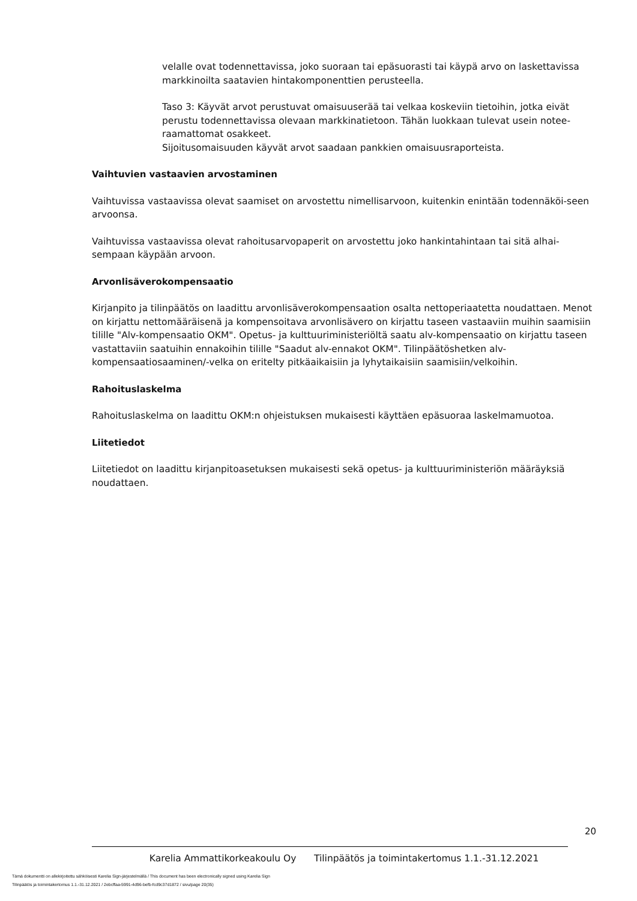velalle ovat todennettavissa, joko suoraan tai epäsuorasti tai käypä arvo on laskettavissa markkinoilta saatavien hintakomponenttien perusteella.
Taso 3: Käyvät arvot perustuvat omaisuuserää tai velkaa koskeviin tietoihin, jotka eivät perustu todennettavissa olevaan markkinatietoon. Tähän luokkaan tulevat usein notee-raamattomat osakkeet.
Sijoitusomaisuuden käyvät arvot saadaan pankkien omaisuusraporteista.
Vaihtuvien vastaavien arvostaminen
Vaihtuvissa vastaavissa olevat saamiset on arvostettu nimellisarvoon, kuitenkin enintään todennäköi-seen arvoonsa.
Vaihtuvissa vastaavissa olevat rahoitusarvopaperit on arvostettu joko hankintahintaan tai sitä alhai-sempaan käypään arvoon.
Arvonlisäverokompensaatio
Kirjanpito ja tilinpäätös on laadittu arvonlisäverokompensaation osalta nettoperiaatetta noudattaen. Menot on kirjattu nettomääräisenä ja kompensoitava arvonlisävero on kirjattu taseen vastaaviin muihin saamisiin tilille "Alv-kompensaatio OKM". Opetus- ja kulttuuriministeriöltä saatu alv-kompensaatio on kirjattu taseen vastattaviin saatuihin ennakoihin tilille "Saadut alv-ennakot OKM". Tilinpäätöshetken alv-kompensaatiosaaminen/-velka on eritelty pitkäaikaisiin ja lyhytaikaisiin saamisiin/velkoihin.
Rahoituslaskelma
Rahoituslaskelma on laadittu OKM:n ohjeistuksen mukaisesti käyttäen epäsuoraa laskelmamuotoa.
Liitetiedot
Liitetiedot on laadittu kirjanpitoasetuksen mukaisesti sekä opetus- ja kulttuuriministeriön määräyksiä noudattaen.
20
Karelia Ammattikorkeakoulu Oy Tilinpäätös ja toimintakertomus 1.1.-31.12.2021
Tämä dokumentti on allekirjoitettu sähköisesti Karelia Sign-järjestelmällä / This document has been electronically signed using Karelia Sign
Tilinpäätös ja toimintakertomus 1.1.-31.12.2021 / 2ebcffaa-5991-4d96-befb-fcd9c37d1872 / sivu/page 20(35)